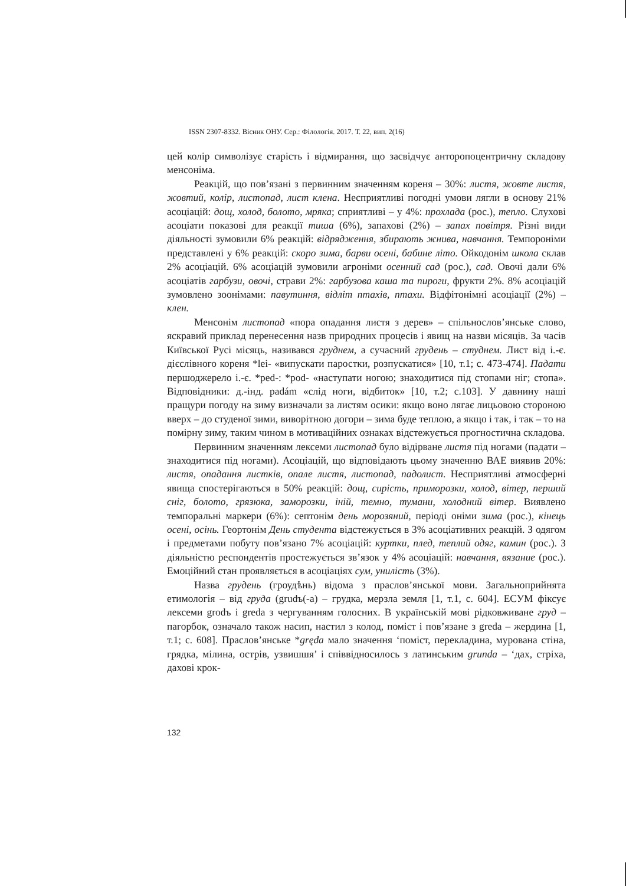ISSN 2307-8332. Вісник ОНУ. Сер.: Філологія. 2017. Т. 22, вип. 2(16)
цей колір символізує старість і відмирання, що засвідчує анторопоцентричну складову менсоніма.
Реакцій, що пов’язані з первинним значенням кореня – 30%: листя, жовте листя, жовтий, колір, листопад, лист клена. Несприятливі погодні умови лягли в основу 21% асоціацій: дощ, холод, болото, мряка; сприятливі – у 4%: прохлада (рос.), тепло. Слухові асоціати показові для реакції тиша (6%), запахові (2%) – запах повітря. Різні види діяльності зумовили 6% реакцій: відрядження, збирають жнива, навчання. Темпороніми представлені у 6% реакцій: скоро зима, барви осені, бабине літо. Ойкодонім школа склав 2% асоціацій. 6% асоціацій зумовили агроніми осенний сад (рос.), сад. Овочі дали 6% асоціатів гарбузи, овочі, страви 2%: гарбузова каша та пироги, фрукти 2%. 8% асоціацій зумовлено зоонімами: павутиння, відліт птахів, птахи. Відфітонімні асоціації (2%) – клен.
Менсонім листопад «пора опадання листя з дерев» – спільнослов’янське слово, яскравий приклад перенесення назв природних процесів і явищ на назви місяців. За часів Київської Русі місяць, називався груднем, а сучасний грудень – студнем. Лист від і.-є. дієслівного кореня *lei- «випускати паростки, розпускатися» [10, т.1; с. 473-474]. Падати першоджерело і.-є. *ped-: *pod- «наступати ногою; знаходитися під стопами ніг; стопа». Відповідники: д.-інд. padám «слід ноги, відбиток» [10, т.2; с.103]. У давнину наші пращури погоду на зиму визначали за листям осики: якщо воно лягає лицьовою стороною вверх – до студеної зими, виворітною догори – зима буде теплою, а якщо і так, і так – то на помірну зиму, таким чином в мотиваційних ознаках відстежується прогностична складова.
Первинним значенням лексеми листопад було відірване листя під ногами (падати – знаходитися під ногами). Асоціацій, що відповідають цьому значенню ВАЕ виявив 20%: листя, опадання листків, опале листя, листопад, падолист. Несприятливі атмосферні явища спостерігаються в 50% реакцій: дощ, сирість, приморозки, холод, вітер, перший сніг, болото, грязюка, заморозки, іній, темно, тумани, холодний вітер. Виявлено темпоральні маркери (6%): септонім день морозяний, періоді оніми зима (рос.), кінець осені, осінь. Геортонім День студента відстежується в 3% асоціативних реакцій. З одягом і предметами побуту пов’язано 7% асоціацій: куртки, плед, теплий одяг, камин (рос.). З діяльністю респондентів простежується зв’язок у 4% асоціацій: навчання, вязание (рос.). Емоційний стан проявляється в асоціаціях сум, унилість (3%).
Назва грудень (гроудѣнь) відома з праслов’янської мови. Загальноприйнята етимологія – від груда (grudъ(-a) – грудка, мерзла земля [1, т.1, с. 604]. ЕСУМ фіксує лексеми grodъ і grеda з чергуванням голосних. В українській мові рідковживане груд – пагорбок, означало також насип, настил з колод, поміст і пов’язане з greda – жердина [1, т.1; с. 608]. Праслов’янське *gręda мало значення ‘поміст, перекладина, мурована стіна, грядка, мілина, острів, узвишшя’ і співвідносилось з латинським grunda – ‘дах, стріха, дахові крок-
132